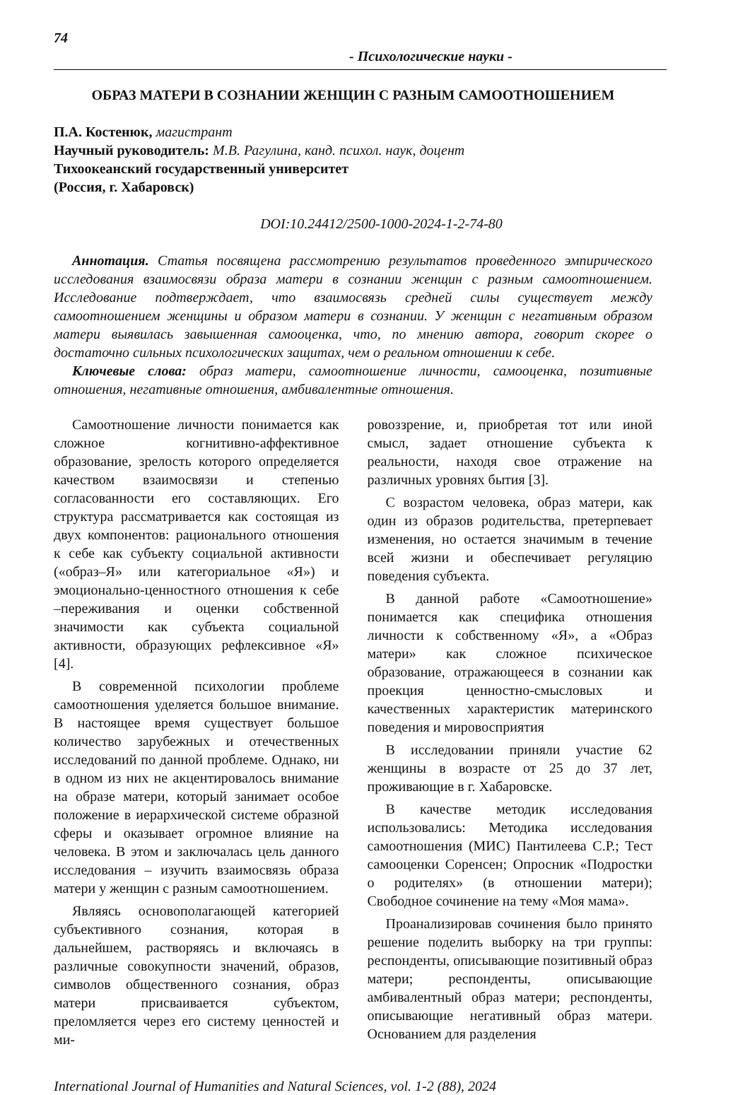74
- Психологические науки -
ОБРАЗ МАТЕРИ В СОЗНАНИИ ЖЕНЩИН С РАЗНЫМ САМООТНОШЕНИЕМ
П.А. Костенюк, магистрант
Научный руководитель: М.В. Рагулина, канд. психол. наук, доцент
Тихоокеанский государственный университет
(Россия, г. Хабаровск)
DOI:10.24412/2500-1000-2024-1-2-74-80
Аннотация. Статья посвящена рассмотрению результатов проведенного эмпирического исследования взаимосвязи образа матери в сознании женщин с разным самоотношением. Исследование подтверждает, что взаимосвязь средней силы существует между самоотношением женщины и образом матери в сознании. У женщин с негативным образом матери выявилась завышенная самооценка, что, по мнению автора, говорит скорее о достаточно сильных психологических защитах, чем о реальном отношении к себе.
Ключевые слова: образ матери, самоотношение личности, самооценка, позитивные отношения, негативные отношения, амбивалентные отношения.
Самоотношение личности понимается как сложное когнитивно-аффективное образование, зрелость которого определяется качеством взаимосвязи и степенью согласованности его составляющих. Его структура рассматривается как состоящая из двух компонентов: рационального отношения к себе как субъекту социальной активности («образ–Я» или категориальное «Я») и эмоционально-ценностного отношения к себе –переживания и оценки собственной значимости как субъекта социальной активности, образующих рефлексивное «Я» [4].
В современной психологии проблеме самоотношения уделяется большое внимание. В настоящее время существует большое количество зарубежных и отечественных исследований по данной проблеме. Однако, ни в одном из них не акцентировалось внимание на образе матери, который занимает особое положение в иерархической системе образной сферы и оказывает огромное влияние на человека. В этом и заключалась цель данного исследования – изучить взаимосвязь образа матери у женщин с разным самоотношением.
Являясь основополагающей категорией субъективного сознания, которая в дальнейшем, растворяясь и включаясь в различные совокупности значений, образов, символов общественного сознания, образ матери присваивается субъектом, преломляется через его систему ценностей и ми-
ровоззрение, и, приобретая тот или иной смысл, задает отношение субъекта к реальности, находя свое отражение на различных уровнях бытия [3].
С возрастом человека, образ матери, как один из образов родительства, претерпевает изменения, но остается значимым в течение всей жизни и обеспечивает регуляцию поведения субъекта.
В данной работе «Самоотношение» понимается как специфика отношения личности к собственному «Я», а «Образ матери» как сложное психическое образование, отражающееся в сознании как проекция ценностно-смысловых и качественных характеристик материнского поведения и мировосприятия
В исследовании приняли участие 62 женщины в возрасте от 25 до 37 лет, проживающие в г. Хабаровске.
В качестве методик исследования использовались: Методика исследования самоотношения (МИС) Пантилеева С.Р.; Тест самооценки Соренсен; Опросник «Подростки о родителях» (в отношении матери); Свободное сочинение на тему «Моя мама».
Проанализировав сочинения было принято решение поделить выборку на три группы: респонденты, описывающие позитивный образ матери; респонденты, описывающие амбивалентный образ матери; респонденты, описывающие негативный образ матери. Основанием для разделения
International Journal of Humanities and Natural Sciences, vol. 1-2 (88), 2024